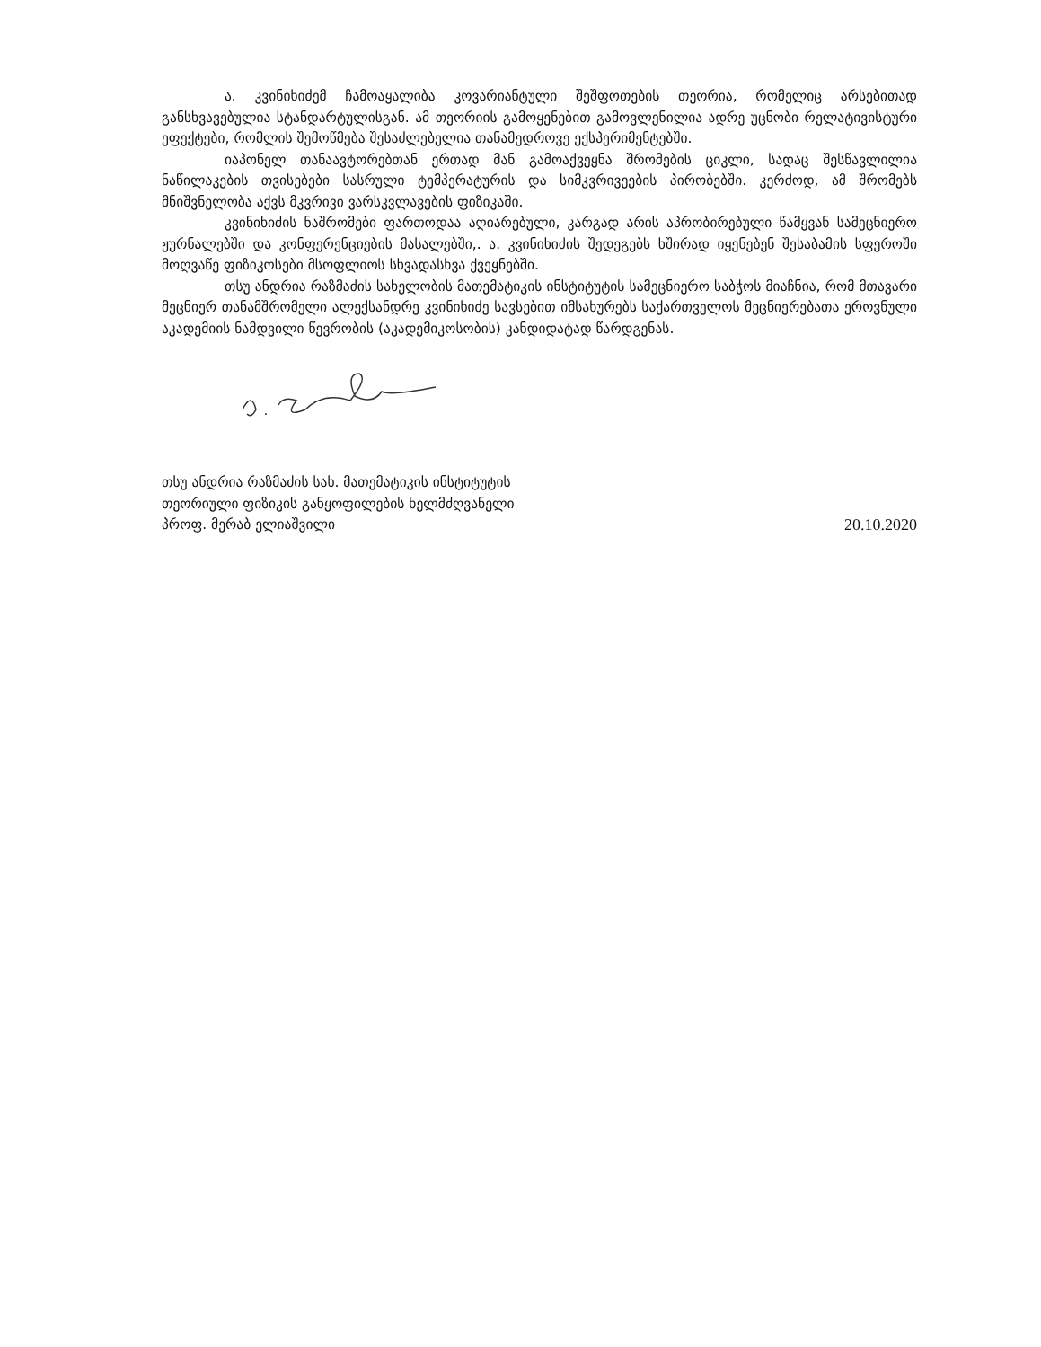ა. კვინიხიძემ ჩამოაყალიბა კოვარიანტული შეშფოთების თეორია, რომელიც არსებითად განსხვავებულია სტანდარტულისგან. ამ თეორიის გამოყენებით გამოვლენილია ადრე უცნობი რელატივისტური ეფექტები, რომლის შემოწმება შესაძლებელია თანამედროვე ექსპერიმენტებში.
იაპონელ თანაავტორებთან ერთად მან გამოაქვეყნა შრომების ციკლი, სადაც შესწავლილია ნაწილაკების თვისებები სასრული ტემპერატურის და სიმკვრივეების პირობებში. კერძოდ, ამ შრომებს მნიშვნელობა აქვს მკვრივი ვარსკვლავების ფიზიკაში.
კვინიხიძის ნაშრომები ფართოდაა აღიარებული, კარგად არის აპრობირებული წამყვან სამეცნიერო ჟურნალებში და კონფერენციების მასალებში,. ა. კვინიხიძის შედეგებს ხშირად იყენებენ შესაბამის სფეროში მოღვაწე ფიზიკოსები მსოფლიოს სხვადასხვა ქვეყნებში.
თსუ ანდრია რაზმაძის სახელობის მათემატიკის ინსტიტუტის სამეცნიერო საბჭოს მიაჩნია, რომ მთავარი მეცნიერ თანამშრომელი ალექსანდრე კვინიხიძე სავსებით იმსახურებს საქართველოს მეცნიერებათა ეროვნული აკადემიის ნამდვილი წევრობის (აკადემიკოსობის) კანდიდატად წარდგენას.
თსუ ანდრია რაზმაძის სახ. მათემატიკის ინსტიტუტის
თეორიული ფიზიკის განყოფილების ხელმძღვანელი
პროფ. მერაბ ელიაშვილი
20.10.2020